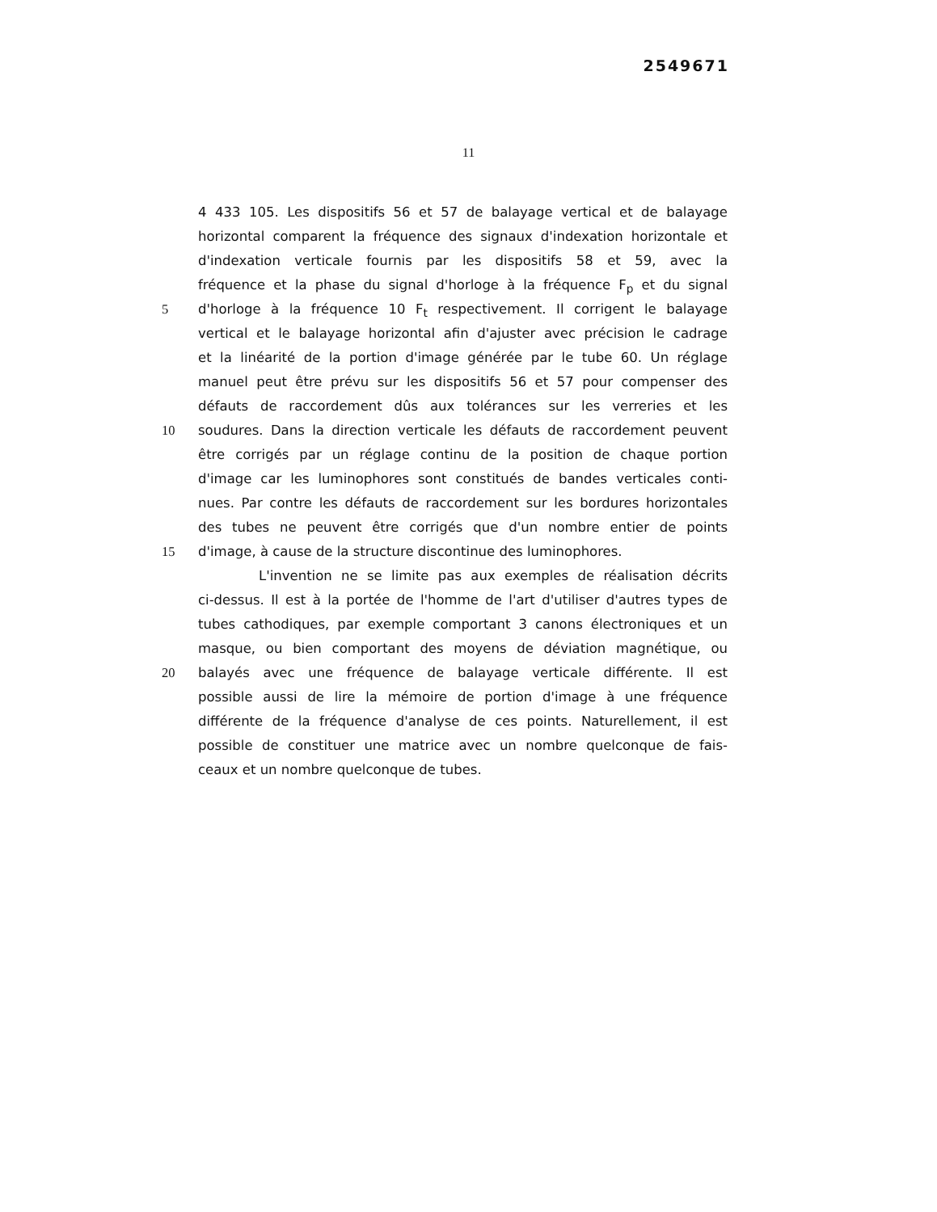2549671
11
4 433 105. Les dispositifs 56 et 57 de balayage vertical et de balayage
horizontal comparent la fréquence des signaux d'indexation horizontale et
d'indexation verticale fournis par les dispositifs 58 et 59, avec la
fréquence et la phase du signal d'horloge à la fréquence F<sub>p</sub> et du signal
5 d'horloge à la fréquence 10 F<sub>t</sub> respectivement. Il corrigent le balayage
vertical et le balayage horizontal afin d'ajuster avec précision le cadrage
et la linéarité de la portion d'image générée par le tube 60. Un réglage
manuel peut être prévu sur les dispositifs 56 et 57 pour compenser des
défauts de raccordement dûs aux tolérances sur les verreries et les
10 soudures. Dans la direction verticale les défauts de raccordement peuvent
être corrigés par un réglage continu de la position de chaque portion
d'image car les luminophores sont constitués de bandes verticales conti-
nues. Par contre les défauts de raccordement sur les bordures horizontales
des tubes ne peuvent être corrigés que d'un nombre entier de points
15 d'image, à cause de la structure discontinue des luminophores.
L'invention ne se limite pas aux exemples de réalisation décrits
ci-dessus. Il est à la portée de l'homme de l'art d'utiliser d'autres types de
tubes cathodiques, par exemple comportant 3 canons électroniques et un
masque, ou bien comportant des moyens de déviation magnétique, ou
20 balayés avec une fréquence de balayage verticale différente. Il est
possible aussi de lire la mémoire de portion d'image à une fréquence
différente de la fréquence d'analyse de ces points. Naturellement, il est
possible de constituer une matrice avec un nombre quelconque de fais-
ceaux et un nombre quelconque de tubes.